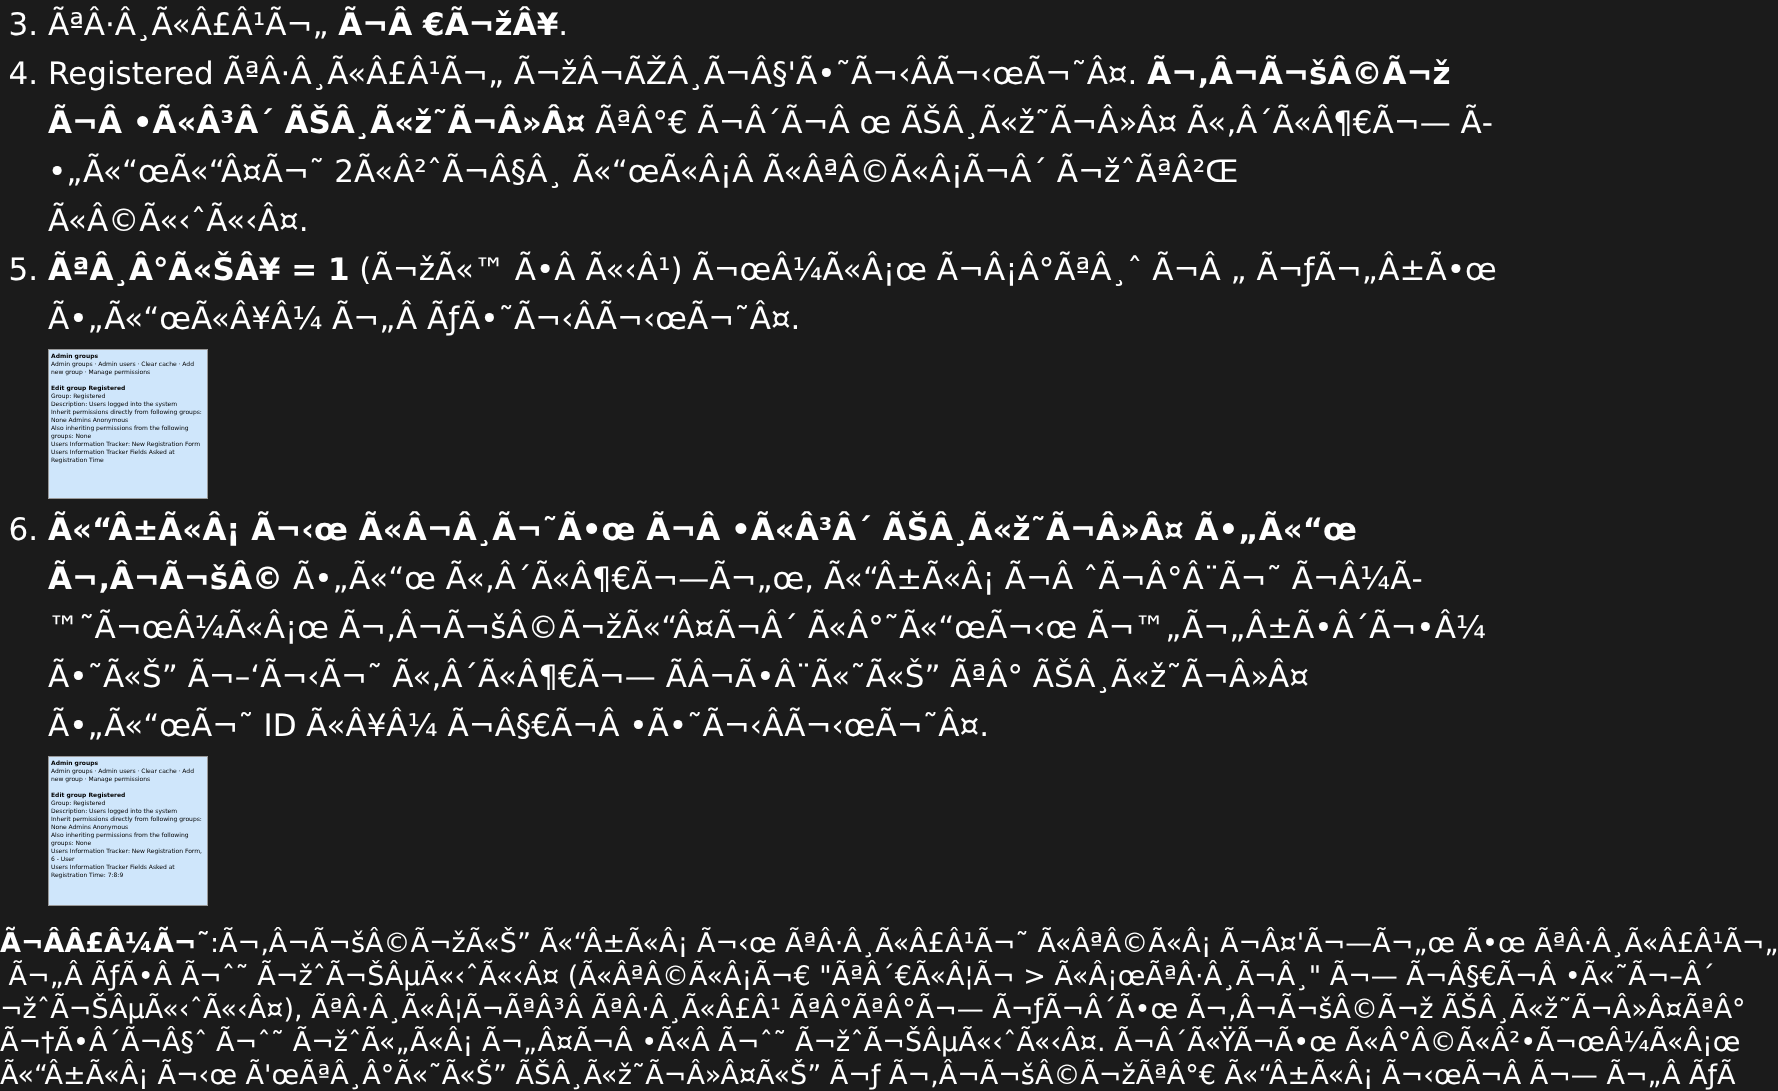3. ÃªÂ·Â¸Ã«Â£Â¹Ã¬„ Ã¬Â €Ã¬žÂ¥.
4. Registered ÃªÂ·Â¸Ã«Â£Â¹Ã¬„ Ã¬žÂ¬ÃŽÂ¸Ã¬Â§'Ã•˜Ã¬‹ÂÃ¬‹œÃ¬˜Â¤. Ã¬‚Â¬Ã¬šÂ©Ã¬ž Ã¬Â •Ã«Â³Â´ ÃŠÂ¸Ã«ž˜Ã¬Â»Â¤ ÃªÂ°€ Ã¬Â´Ã¬Â œ ÃŠÂ¸Ã«ž˜Ã¬Â»Â¤ Ã«‚Â´Ã«Â¶€Ã¬— Ã­•„Ã«“œÃ«“Â¤Ã¬˜ 2Ã«Â²ˆÃ¬Â§Â¸ Ã«“œÃ«Â¡Â Ã«ÂªÂ©Ã«Â¡Ã¬Â´ Ã¬žˆÃªÂ²Œ Ã«Â©Ã«‹ˆÃ«‹Â¤.
5. ÃªÂ¸Â°Ã«ŠÂ¥ = 1 (Ã¬žÃ«™ Ã•Â Ã«‹Â¹) Ã¬œÂ¼Ã«Â¡œ Ã¬Â¡Â°ÃªÂ¸ˆ Ã¬Â „ Ã¬ƒÃ¬„Â±Ã•œ Ã­•„Ã«“œÃ«Â¥Â¼ Ã¬„Â ÃƒÃ•˜Ã¬‹ÂÃ¬‹œÃ¬˜Â¤.
Admin groups
Admin groups · Admin users · Clear cache · Add new group · Manage permissions
Edit group Registered
Group: Registered
Description: Users logged into the system
Inherit permissions directly from following groups: None Admins Anonymous
Also inheriting permissions from the following groups: None
Users Information Tracker: New Registration Form
Users Information Tracker Fields Asked at Registration Time
6. Ã«“Â±Ã«Â¡ Ã¬‹œ Ã«Â¬Â¸Ã¬˜Ã•œ Ã¬Â •Ã«Â³Â´ ÃŠÂ¸Ã«ž˜Ã¬Â»Â¤ Ã•„Ã«“œ Ã¬‚Â¬Ã¬šÂ© Ã•„Ã«“œ Ã«‚Â´Ã«Â¶€Ã¬—Ã¬„œ, Ã«“Â±Ã«Â¡ Ã¬Â ˆÃ¬Â°Â¨Ã¬˜ Ã¬Â¼Ã­™˜Ã¬œÂ¼Ã«Â¡œ Ã¬‚Â¬Ã¬šÂ©Ã¬žÃ«“Â¤Ã¬Â´ Ã«Â°˜Ã«“œÃ¬‹œ Ã¬™„Ã¬„Â±Ã•Â´Ã¬•Â¼ Ã­•˜Ã«Š” Ã¬–‘Ã¬‹Ã¬˜ Ã«‚Â´Ã«Â¶€Ã¬— ÃÂ¬Ã•Â¨Ã«˜Ã«Š” ÃªÂ° ÃŠÂ¸Ã«ž˜Ã¬Â»Â¤ Ã•„Ã«“œÃ¬˜ ID Ã«Â¥Â¼ Ã¬Â§€Ã¬Â •Ã•˜Ã¬‹ÂÃ¬‹œÃ¬˜Â¤.
Admin groups
Admin groups · Admin users · Clear cache · Add new group · Manage permissions
Edit group Registered
Group: Registered
Description: Users logged into the system
Inherit permissions directly from following groups: None Admins Anonymous
Also inheriting permissions from the following groups: None
Users Information Tracker: New Registration Form, 6 - User
Users Information Tracker Fields Asked at Registration Time: 7:8:9
Ã¬ÂÂ£Â¼Ã¬˜:Ã¬‚Â¬Ã¬šÂ©Ã¬žÃ«Š” Ã«“Â±Ã«Â¡ Ã¬‹œ ÃªÂ·Â¸Ã«Â£Â¹Ã¬˜ Ã«ÂªÂ©Ã«Â¡ Ã¬Â¤'Ã¬—Ã¬„œ Ã•œ ÃªÂ·Â¸Ã«Â£Â¹Ã¬„
Ã¬„Â ÃƒÃ•Â Ã¬ˆ˜ Ã¬žˆÃ¬ŠÂµÃ«‹ˆÃ«‹Â¤ (Ã«ÂªÂ©Ã«Â¡Ã¬€ "ÃªÂ´€Ã«Â¦Ã¬ > Ã«Â¡œÃªÂ·Â¸Ã¬Â¸" Ã¬— Ã¬Â§€Ã¬Â •Ã«˜Ã¬–Â´
¬žˆÃ¬ŠÂµÃ«‹ˆÃ«‹Â¤), ÃªÂ·Â¸Ã«Â¦Ã¬ÃªÂ³Â ÃªÂ·Â¸Ã«Â£Â¹ ÃªÂ°ÃªÂ°Ã¬— Ã¬ƒÃ¬Â´Ã•œ Ã¬‚Â¬Ã¬šÂ©Ã¬ž ÃŠÂ¸Ã«ž˜Ã¬Â»Â¤ÃªÂ°
Ã¬†Ã•Â´Ã¬Â§ˆ Ã¬ˆ˜ Ã¬žˆÃ«„Ã«Â¡ Ã¬„Â¤Ã¬Â •Ã«Â Ã¬ˆ˜ Ã¬žˆÃ¬ŠÂµÃ«‹ˆÃ«‹Â¤. Ã¬Â´Ã«ŸÃ¬Ã•œ Ã«Â°Â©Ã«Â²•Ã¬œÂ¼Ã«Â¡œ
Ã«“Â±Ã«Â¡ Ã¬‹œ Ã'œÃªÂ¸Â°Ã«˜Ã«Š” ÃŠÂ¸Ã«ž˜Ã¬Â»Â¤Ã«Š” Ã¬ƒ Ã¬‚Â¬Ã¬šÂ©Ã¬žÃªÂ°€ Ã«“Â±Ã«Â¡ Ã¬‹œÃ¬Â Ã¬— Ã¬„Â ÃƒÃ